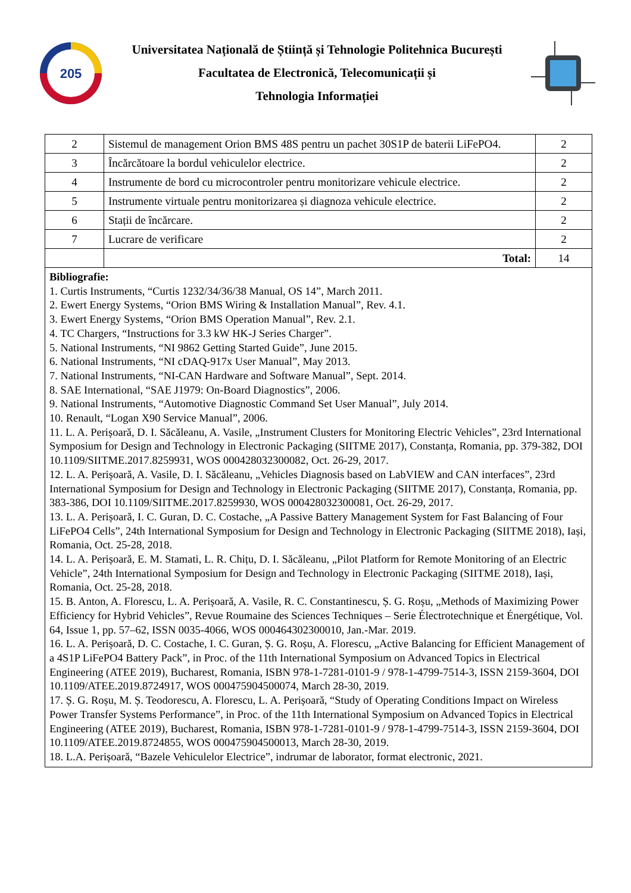205
Universitatea Națională de Știință și Tehnologie Politehnica București
Facultatea de Electronică, Telecomunicații și
Tehnologia Informației
| 2 | Sistemul de management Orion BMS 48S pentru un pachet 30S1P de baterii LiFePO4. | 2 |
| 3 | Încărcătoare la bordul vehiculelor electrice. | 2 |
| 4 | Instrumente de bord cu microcontroler pentru monitorizare vehicule electrice. | 2 |
| 5 | Instrumente virtuale pentru monitorizarea și diagnoza vehicule electrice. | 2 |
| 6 | Stații de încărcare. | 2 |
| 7 | Lucrare de verificare | 2 |
| | Total: | 14 |
| Bibliografie: 1. Curtis Instruments, “Curtis 1232/34/36/38 Manual, OS 14”, March 2011. 2. Ewert Energy Systems, “Orion BMS Wiring & Installation Manual”, Rev. 4.1. 3. Ewert Energy Systems, “Orion BMS Operation Manual”, Rev. 2.1. 4. TC Chargers, “Instructions for 3.3 kW HK-J Series Charger”. 5. National Instruments, “NI 9862 Getting Started Guide”, June 2015. 6. National Instruments, “NI cDAQ-917x User Manual”, May 2013. 7. National Instruments, “NI-CAN Hardware and Software Manual”, Sept. 2014. 8. SAE International, “SAE J1979: On-Board Diagnostics”, 2006. 9. National Instruments, “Automotive Diagnostic Command Set User Manual”, July 2014. 10. Renault, “Logan X90 Service Manual”, 2006. 11. L. A. Perișoară, D. I. Săcăleanu, A. Vasile, „Instrument Clusters for Monitoring Electric Vehicles”, 23rd International Symposium for Design and Technology in Electronic Packaging (SIITME 2017), Constanța, Romania, pp. 379-382, DOI 10.1109/SIITME.2017.8259931, WOS 000428032300082, Oct. 26-29, 2017. 12. L. A. Perișoară, A. Vasile, D. I. Săcăleanu, „Vehicles Diagnosis based on LabVIEW and CAN interfaces”, 23rd International Symposium for Design and Technology in Electronic Packaging (SIITME 2017), Constanța, Romania, pp. 383-386, DOI 10.1109/SIITME.2017.8259930, WOS 000428032300081, Oct. 26-29, 2017. 13. L. A. Perișoară, I. C. Guran, D. C. Costache, „A Passive Battery Management System for Fast Balancing of Four LiFePO4 Cells”, 24th International Symposium for Design and Technology in Electronic Packaging (SIITME 2018), Iași, Romania, Oct. 25-28, 2018. 14. L. A. Perișoară, E. M. Stamati, L. R. Chițu, D. I. Săcăleanu, „Pilot Platform for Remote Monitoring of an Electric Vehicle”, 24th International Symposium for Design and Technology in Electronic Packaging (SIITME 2018), Iași, Romania, Oct. 25-28, 2018. 15. B. Anton, A. Florescu, L. A. Perișoară, A. Vasile, R. C. Constantinescu, Ș. G. Roșu, „Methods of Maximizing Power Efficiency for Hybrid Vehicles”, Revue Roumaine des Sciences Techniques – Serie Électrotechnique et Énergétique, Vol. 64, Issue 1, pp. 57–62, ISSN 0035-4066, WOS 000464302300010, Jan.-Mar. 2019. 16. L. A. Perișoară, D. C. Costache, I. C. Guran, Ș. G. Roșu, A. Florescu, „Active Balancing for Efficient Management of a 4S1P LiFePO4 Battery Pack”, in Proc. of the 11th International Symposium on Advanced Topics in Electrical Engineering (ATEE 2019), Bucharest, Romania, ISBN 978-1-7281-0101-9 / 978-1-4799-7514-3, ISSN 2159-3604, DOI 10.1109/ATEE.2019.8724917, WOS 000475904500074, March 28-30, 2019. 17. Ș. G. Roșu, M. Ș. Teodorescu, A. Florescu, L. A. Perișoară, “Study of Operating Conditions Impact on Wireless Power Transfer Systems Performance”, in Proc. of the 11th International Symposium on Advanced Topics in Electrical Engineering (ATEE 2019), Bucharest, Romania, ISBN 978-1-7281-0101-9 / 978-1-4799-7514-3, ISSN 2159-3604, DOI 10.1109/ATEE.2019.8724855, WOS 000475904500013, March 28-30, 2019. 18. L.A. Perișoară, “Bazele Vehiculelor Electrice”, indrumar de laborator, format electronic, 2021. | | |